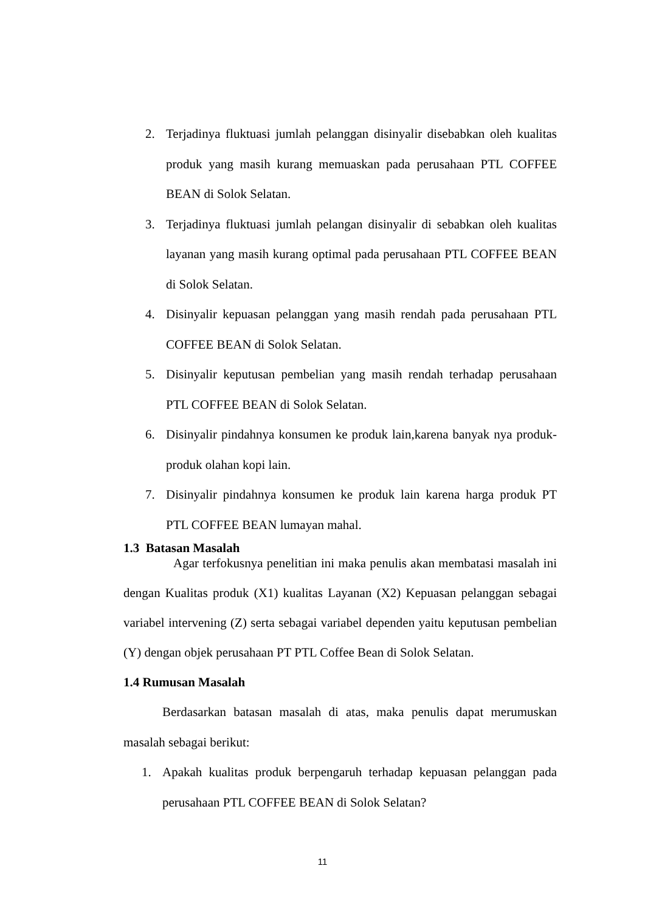2. Terjadinya fluktuasi jumlah pelanggan disinyalir disebabkan oleh kualitas produk yang masih kurang memuaskan pada perusahaan PTL COFFEE BEAN di Solok Selatan.
3. Terjadinya fluktuasi jumlah pelangan disinyalir di sebabkan oleh kualitas layanan yang masih kurang optimal pada perusahaan PTL COFFEE BEAN di Solok Selatan.
4. Disinyalir kepuasan pelanggan yang masih rendah pada perusahaan PTL COFFEE BEAN di Solok Selatan.
5. Disinyalir keputusan pembelian yang masih rendah terhadap perusahaan PTL COFFEE BEAN di Solok Selatan.
6. Disinyalir pindahnya konsumen ke produk lain,karena banyak nya produk-produk olahan kopi lain.
7. Disinyalir pindahnya konsumen ke produk lain karena harga produk PT PTL COFFEE BEAN lumayan mahal.
1.3 Batasan Masalah
Agar terfokusnya penelitian ini maka penulis akan membatasi masalah ini dengan Kualitas produk (X1) kualitas Layanan (X2) Kepuasan pelanggan sebagai variabel intervening (Z) serta sebagai variabel dependen yaitu keputusan pembelian (Y) dengan objek perusahaan PT PTL Coffee Bean di Solok Selatan.
1.4 Rumusan Masalah
Berdasarkan batasan masalah di atas, maka penulis dapat merumuskan masalah sebagai berikut:
1. Apakah kualitas produk berpengaruh terhadap kepuasan pelanggan pada perusahaan PTL COFFEE BEAN di Solok Selatan?
11